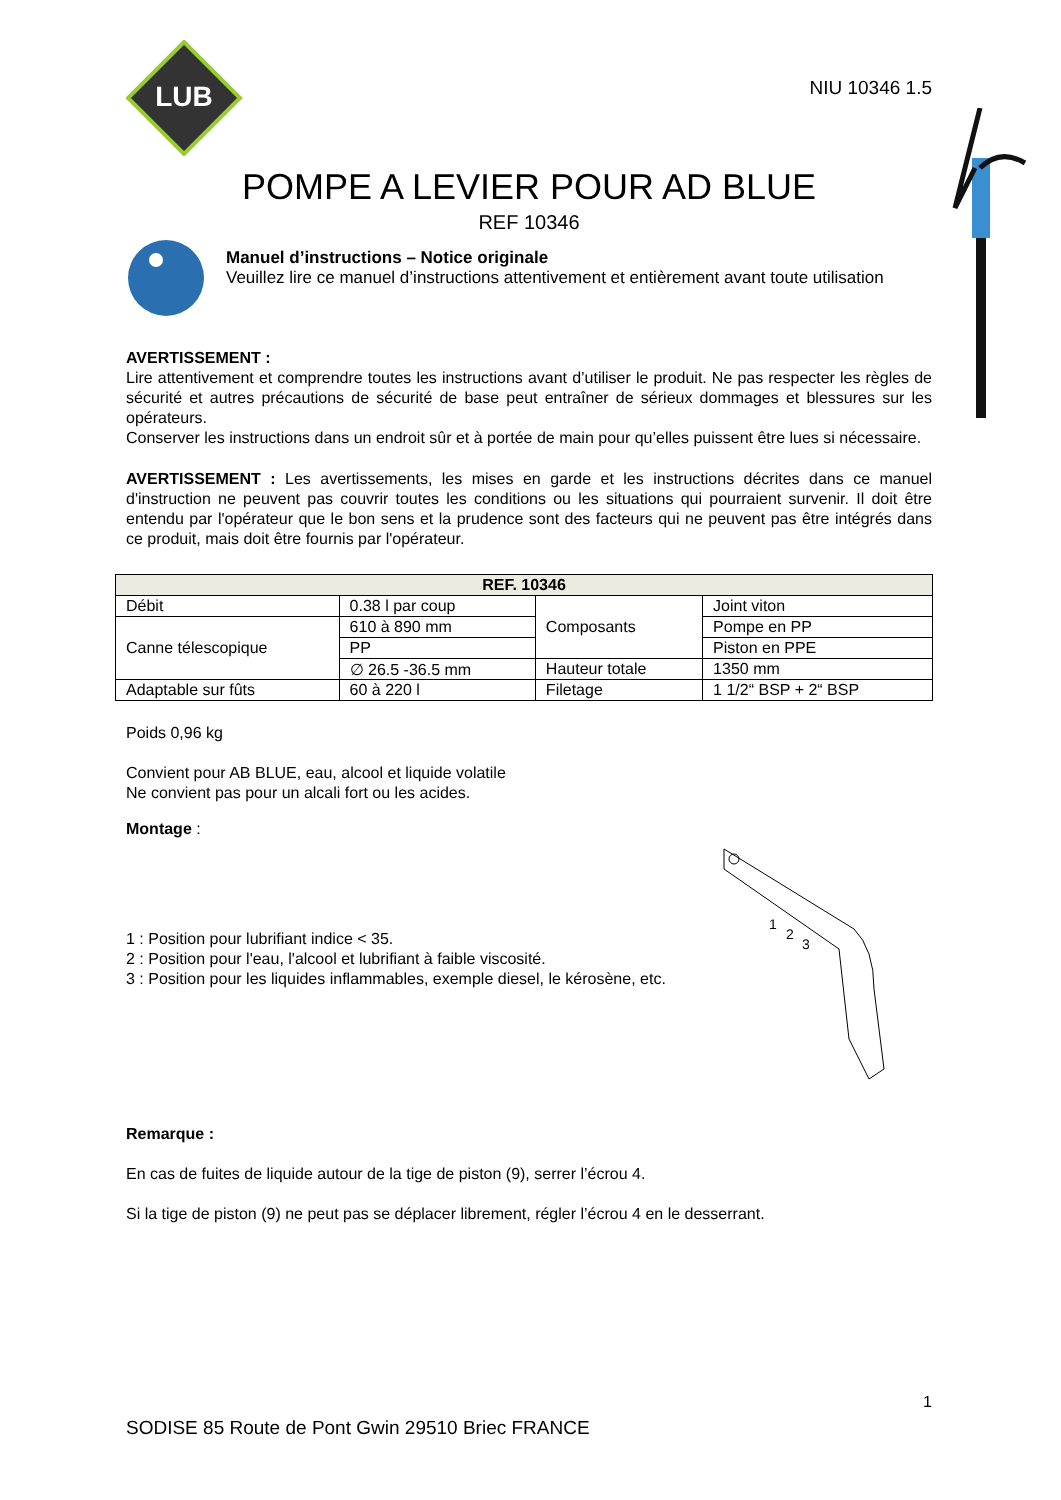LUB
NIU 10346 1.5
POMPE A LEVIER POUR AD BLUE
REF 10346
Manuel d’instructions – Notice originale
Veuillez lire ce manuel d’instructions attentivement et entièrement avant toute utilisation
AVERTISSEMENT :
Lire attentivement et comprendre toutes les instructions avant d’utiliser le produit. Ne pas respecter les règles de sécurité et autres précautions de sécurité de base peut entraîner de sérieux dommages et blessures sur les opérateurs.
Conserver les instructions dans un endroit sûr et à portée de main pour qu’elles puissent être lues si nécessaire.
AVERTISSEMENT : Les avertissements, les mises en garde et les instructions décrites dans ce manuel d'instruction ne peuvent pas couvrir toutes les conditions ou les situations qui pourraient survenir. Il doit être entendu par l'opérateur que le bon sens et la prudence sont des facteurs qui ne peuvent pas être intégrés dans ce produit, mais doit être fournis par l'opérateur.
| REF. 10346 | | | |
| --- | --- | --- | --- |
| Débit | 0.38 l par coup | Composants | Joint viton |
| Canne télescopique | 610 à 890 mm | | Pompe en PP |
| | PP | | Piston en PPE |
| | ∅ 26.5 -36.5 mm | Hauteur totale | 1350 mm |
| Adaptable sur fûts | 60 à 220 l | Filetage | 1 1/2“ BSP + 2“ BSP |
Poids 0,96 kg
Convient pour AB BLUE, eau, alcool et liquide volatile
Ne convient pas pour un alcali fort ou les acides.
Montage :
1 : Position pour lubrifiant indice < 35.
2 : Position pour l'eau, l'alcool et lubrifiant à faible viscosité.
3 : Position pour les liquides inflammables, exemple diesel, le kérosène, etc.
1
2
3
Remarque :
En cas de fuites de liquide autour de la tige de piston (9), serrer l’écrou 4.
Si la tige de piston (9) ne peut pas se déplacer librement, régler l’écrou 4 en le desserrant.
1
SODISE 85 Route de Pont Gwin 29510 Briec FRANCE